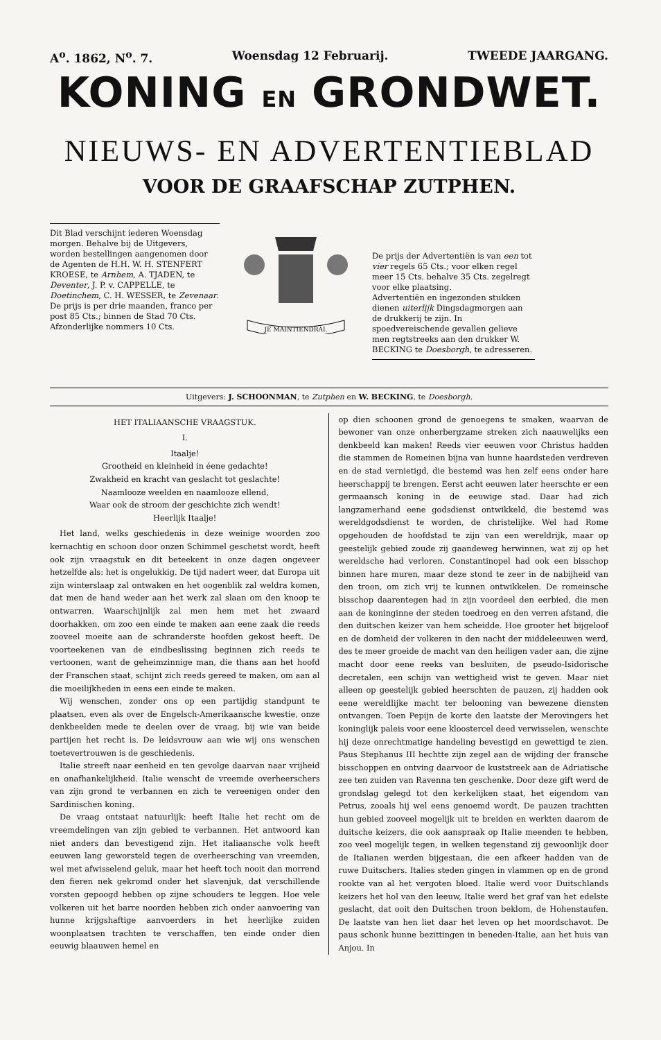A<sup>o</sup>. 1862, N<sup>o</sup>. 7. Woensdag 12 Februarij. TWEEDE JAARGANG.
KONING EN GRONDWET.
NIEUWS- EN ADVERTENTIEBLAD
VOOR DE GRAAFSCHAP ZUTPHEN.
Dit Blad verschijnt iederen Woensdag morgen. Behalve bij de Uitgevers, worden bestellingen aangenomen door de Agenten de H.H. W. H. STENFERT KROESE, te Arnhem, A. TJADEN, te Deventer, J. P. v. CAPPELLE, te Doetinchem, C. H. WESSER, te Zevenaar.
De prijs is per drie maanden, franco per post 85 Cts.; binnen de Stad 70 Cts.
Afzonderlijke nommers 10 Cts.
JE MAINTIENDRAI.
De prijs der Advertentiën is van een tot vier regels 65 Cts.; voor elken regel meer 15 Cts. behalve 35 Cts. zegelregt voor elke plaatsing.
Advertentiën en ingezonden stukken dienen uiterlijk Dingsdagmorgen aan de drukkerij te zijn. In spoedvereischende gevallen gelieve men regtstreeks aan den drukker W. BECKING te Doesborgh, te adresseren.
Uitgevers: J. SCHOONMAN, te Zutphen en W. BECKING, te Doesborgh.
HET ITALIAANSCHE VRAAGSTUK.
I.
Itaalje!
Grootheid en kleinheid in éene gedachte!
Zwakheid en kracht van geslacht tot geslachte!
Naamlooze weelden en naamlooze ellend,
Waar ook de stroom der geschichte zich wendt!
Heerlijk Itaalje!
Het land, welks geschiedenis in deze weinige woorden zoo kernachtig en schoon door onzen Schimmel geschetst wordt, heeft ook zijn vraagstuk en dit beteekent in onze dagen ongeveer hetzelfde als: het is ongelukkig. De tijd nadert weer, dat Europa uit zijn winterslaap zal ontwaken en het oogenblik zal weldra komen, dat men de hand weder aan het werk zal slaan om den knoop te ontwarren. Waarschijnlijk zal men hem met het zwaard doorhakken, om zoo een einde te maken aan eene zaak die reeds zooveel moeite aan de schranderste hoofden gekost heeft. De voorteekenen van de eindbeslissing beginnen zich reeds te vertoonen, want de geheimzinnige man, die thans aan het hoofd der Franschen staat, schijnt zich reeds gereed te maken, om aan al die moeilijkheden in eens een einde te maken.
Wij wenschen, zonder ons op een partijdig standpunt te plaatsen, even als over de Engelsch-Amerikaansche kwestie, onze denkbeelden mede te deelen over de vraag, bij wie van beide partijen het recht is. De leidsvrouw aan wie wij ons wenschen toetevertrouwen is de geschiedenis.
Italie streeft naar eenheid en ten gevolge daarvan naar vrijheid en onafhankelijkheid. Italie wenscht de vreemde overheerschers van zijn grond te verbannen en zich te vereenigen onder den Sardinischen koning.
De vraag ontstaat natuurlijk: heeft Italie het recht om de vreemdelingen van zijn gebied te verbannen. Het antwoord kan niet anders dan bevestigend zijn. Het italiaansche volk heeft eeuwen lang geworsteld tegen de overheersching van vreemden, wel met afwisselend geluk, maar het heeft toch nooit dan morrend den fieren nek gekromd onder het slavenjuk, dat verschillende vorsten gepoogd hebben op zijne schouders te leggen. Hoe vele volkeren uit het barre noorden hebben zich onder aanvoering van hunne krijgshaftige aanvoerders in het heerlijke zuiden woonplaatsen trachten te verschaffen, ten einde onder dien eeuwig blaauwen hemel en
op dien schoonen grond de genoegens te smaken, waarvan de bewoner van onze onherbergzame streken zich naauwelijks een denkbeeld kan maken! Reeds vier eeuwen voor Christus hadden die stammen de Romeinen bijna van hunne haardsteden verdreven en de stad vernietigd, die bestemd was hen zelf eens onder hare heerschappij te brengen. Eerst acht eeuwen later heerschte er een germaansch koning in de eeuwige stad. Daar had zich langzamerhand eene godsdienst ontwikkeld, die bestemd was wereldgodsdienst te worden, de christelijke. Wel had Rome opgehouden de hoofdstad te zijn van een wereldrijk, maar op geestelijk gebied zoude zij gaandeweg herwinnen, wat zij op het wereldsche had verloren. Constantinopel had ook een bisschop binnen hare muren, maar deze stond te zeer in de nabijheid van den troon, om zich vrij te kunnen ontwikkelen. De romeinsche bisschop daarentegen had in zijn voordeel den eerbied, die men aan de koninginne der steden toedroeg en den verren afstand, die den duitschen keizer van hem scheidde. Hoe grooter het bijgeloof en de domheid der volkeren in den nacht der middeleeuwen werd, des te meer groeide de macht van den heiligen vader aan, die zijne macht door eene reeks van besluiten, de pseudo-Isidorische decretalen, een schijn van wettigheid wist te geven. Maar niet alleen op geestelijk gebied heerschten de pauzen, zij hadden ook eene wereldlijke macht ter belooning van bewezene diensten ontvangen. Toen Pepijn de korte den laatste der Merovingers het koninglijk paleis voor eene kloostercel deed verwisselen, wenschte hij deze onrechtmatige handeling bevestigd en gewettigd te zien. Paus Stephanus III hechtte zijn zegel aan de wijding der fransche bisschoppen en ontving daarvoor de kuststreek aan de Adriatische zee ten zuiden van Ravenna ten geschenke. Door deze gift werd de grondslag gelegd tot den kerkelijken staat, het eigendom van Petrus, zooals hij wel eens genoemd wordt. De pauzen trachtten hun gebied zooveel mogelijk uit te breiden en werkten daarom de duitsche keizers, die ook aanspraak op Italie meenden te hebben, zoo veel mogelijk tegen, in welken tegenstand zij gewoonlijk door de Italianen werden bijgestaan, die een afkeer hadden van de ruwe Duitschers. Italies steden gingen in vlammen op en de grond rookte van al het vergoten bloed. Italie werd voor Duitschlands keizers het hol van den leeuw, Italie werd het graf van het edelste geslacht, dat ooit den Duitschen troon beklom, de Hohenstaufen. De laatste van hen liet daar het leven op het moordschavot. De paus schonk hunne bezittingen in beneden-Italie, aan het huis van Anjou. In